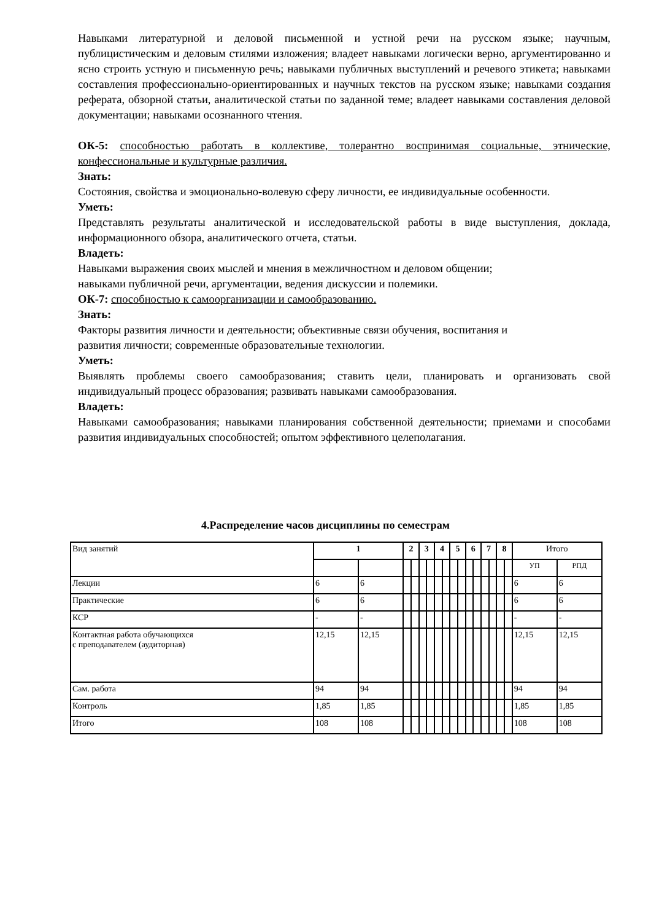Навыками литературной и деловой письменной и устной речи на русском языке; научным, публицистическим и деловым стилями изложения; владеет навыками логически верно, аргументированно и ясно строить устную и письменную речь; навыками публичных выступлений и речевого этикета; навыками составления профессионально-ориентированных и научных текстов на русском языке; навыками создания реферата, обзорной статьи, аналитической статьи по заданной теме; владеет навыками составления деловой документации; навыками осознанного чтения.
ОК-5: способностью работать в коллективе, толерантно воспринимая социальные, этнические, конфессиональные и культурные различия.
Знать:
Состояния, свойства и эмоционально-волевую сферу личности, ее индивидуальные особенности.
Уметь:
Представлять результаты аналитической и исследовательской работы в виде выступления, доклада, информационного обзора, аналитического отчета, статьи.
Владеть:
Навыками выражения своих мыслей и мнения в межличностном и деловом общении;
навыками публичной речи, аргументации, ведения дискуссии и полемики.
ОК-7: способностью к самоорганизации и самообразованию.
Знать:
Факторы развития личности и деятельности; объективные связи обучения, воспитания и
развития личности; современные образовательные технологии.
Уметь:
Выявлять проблемы своего самообразования; ставить цели, планировать и организовать свой индивидуальный процесс образования; развивать навыками самообразования.
Владеть:
Навыками самообразования; навыками планирования собственной деятельности; приемами и способами развития индивидуальных способностей; опытом эффективного целеполагания.
4.Распределение часов дисциплины по семестрам
| Вид занятий | 1 | | 2 | | 3 | | 4 | | 5 | | 6 | | 7 | | 8 | | Итого | |
| --- | --- | --- | --- | --- | --- | --- | --- | --- | --- | --- | --- | --- | --- | --- | --- | --- | --- | --- |
| | | | | | | | | | | | | | | | | | УП | РПД |
| Лекции | 6 | 6 | | | | | | | | | | | | | | | 6 | 6 |
| Практические | 6 | 6 | | | | | | | | | | | | | | | 6 | 6 |
| КСР | - | - | | | | | | | | | | | | | | | - | - |
| Контактная работа обучающихся с преподавателем (аудиторная) | 12,15 | 12,15 | | | | | | | | | | | | | | | 12,15 | 12,15 |
| Сам. работа | 94 | 94 | | | | | | | | | | | | | | | 94 | 94 |
| Контроль | 1,85 | 1,85 | | | | | | | | | | | | | | | 1,85 | 1,85 |
| Итого | 108 | 108 | | | | | | | | | | | | | | | 108 | 108 |